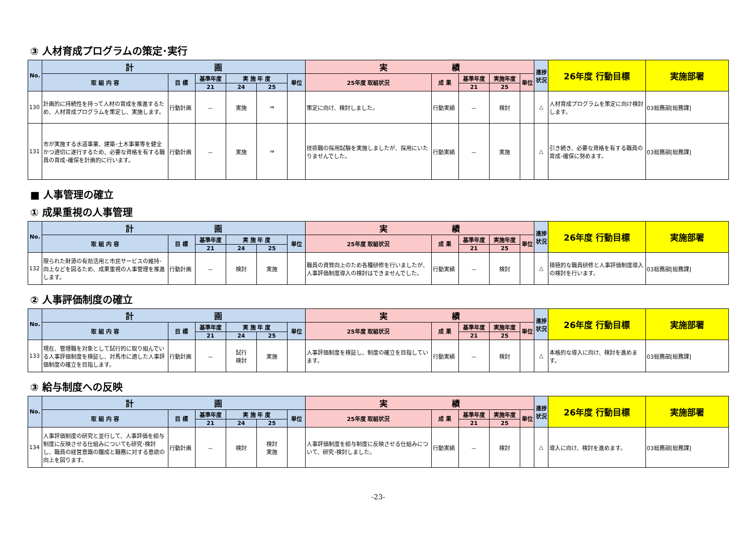③ 人材育成プログラムの策定･実行
| No. | 計 画 | | | | | | 実 績 | | | | | 進捗状況 | 26年度 行動目標 | 実施部署 |
| --- | --- | --- | --- | --- | --- | --- | --- | --- | --- | --- | --- | --- | --- | --- |
| | 取 組 内 容 | 目 標 | 基準年度 | 実 施 年 度 | | 単位 | 25年度 取組状況 | 成 果 | 基準年度 | 実施年度 | 単位 | | | |
| | | | 21 | 24 | 25 | | | | 21 | 25 | | | | |
| 130 | 計画的に持続性を持って人材の育成を推進するため、人材育成プログラムを策定し、実施します。 | 行動計画 | － | 実施 | ⇒ | | 策定に向け、検討しました。 | 行動実績 | － | 検討 | | △ | 人材育成プログラムを策定に向け検討します。 | 03総務部[総務課] |
| 131 | 市が実施する水道事業、建築･土木事業等を健全かつ適切に遂行するため、必要な資格を有する職員の育成･確保を計画的に行います。 | 行動計画 | － | 実施 | ⇒ | | 技術職の採用試験を実施しましたが、採用にいたりませんでした。 | 行動実績 | － | 実施 | | △ | 引き続き、必要な資格を有する職員の育成･確保に努めます。 | 03総務部[総務課] |
■ 人事管理の確立
① 成果重視の人事管理
| No. | 計 画 | | | | | | 実 績 | | | | | 進捗状況 | 26年度 行動目標 | 実施部署 |
| --- | --- | --- | --- | --- | --- | --- | --- | --- | --- | --- | --- | --- | --- | --- |
| | 取 組 内 容 | 目 標 | 基準年度 | 実 施 年 度 | | 単位 | 25年度 取組状況 | 成 果 | 基準年度 | 実施年度 | 単位 | | | |
| | | | 21 | 24 | 25 | | | | 21 | 25 | | | | |
| 132 | 限られた財源の有効活用と市民サービスの維持･向上などを図るため、成果重視の人事管理を推進します。 | 行動計画 | － | 検討 | 実施 | | 職員の資質向上のため各種研修を行いましたが、人事評価制度導入の検討はできませんでした。 | 行動実績 | － | 検討 | | △ | 積極的な職員研修と人事評価制度導入の検討を行います。 | 03総務部[総務課] |
② 人事評価制度の確立
| No. | 計 画 | | | | | | 実 績 | | | | | 進捗状況 | 26年度 行動目標 | 実施部署 |
| --- | --- | --- | --- | --- | --- | --- | --- | --- | --- | --- | --- | --- | --- | --- |
| | 取 組 内 容 | 目 標 | 基準年度 | 実 施 年 度 | | 単位 | 25年度 取組状況 | 成 果 | 基準年度 | 実施年度 | 単位 | | | |
| | | | 21 | 24 | 25 | | | | 21 | 25 | | | | |
| 133 | 現在、管理職を対象として試行的に取り組んでいる人事評価制度を検証し、対馬市に適した人事評価制度の確立を目指します。 | 行動計画 | － | 試行 検討 | 実施 | | 人事評価制度を検証し、制度の確立を目指しています。 | 行動実績 | － | 検討 | | △ | 本格的な導入に向け、検討を進めます。 | 03総務部[総務課] |
③ 給与制度への反映
| No. | 計 画 | | | | | | 実 績 | | | | | 進捗状況 | 26年度 行動目標 | 実施部署 |
| --- | --- | --- | --- | --- | --- | --- | --- | --- | --- | --- | --- | --- | --- | --- |
| | 取 組 内 容 | 目 標 | 基準年度 | 実 施 年 度 | | 単位 | 25年度 取組状況 | 成 果 | 基準年度 | 実施年度 | 単位 | | | |
| | | | 21 | 24 | 25 | | | | 21 | 25 | | | | |
| 134 | 人事評価制度の研究と並行して、人事評価を給与制度に反映させる仕組みについても研究･検討し、職員の経営意識の醸成と職務に対する意欲の向上を図ります。 | 行動計画 | － | 検討 | 検討 実施 | | 人事評価制度を給与制度に反映させる仕組みについて、研究･検討しました。 | 行動実績 | － | 検討 | | △ | 導入に向け、検討を進めます。 | 03総務部[総務課] |
-23-